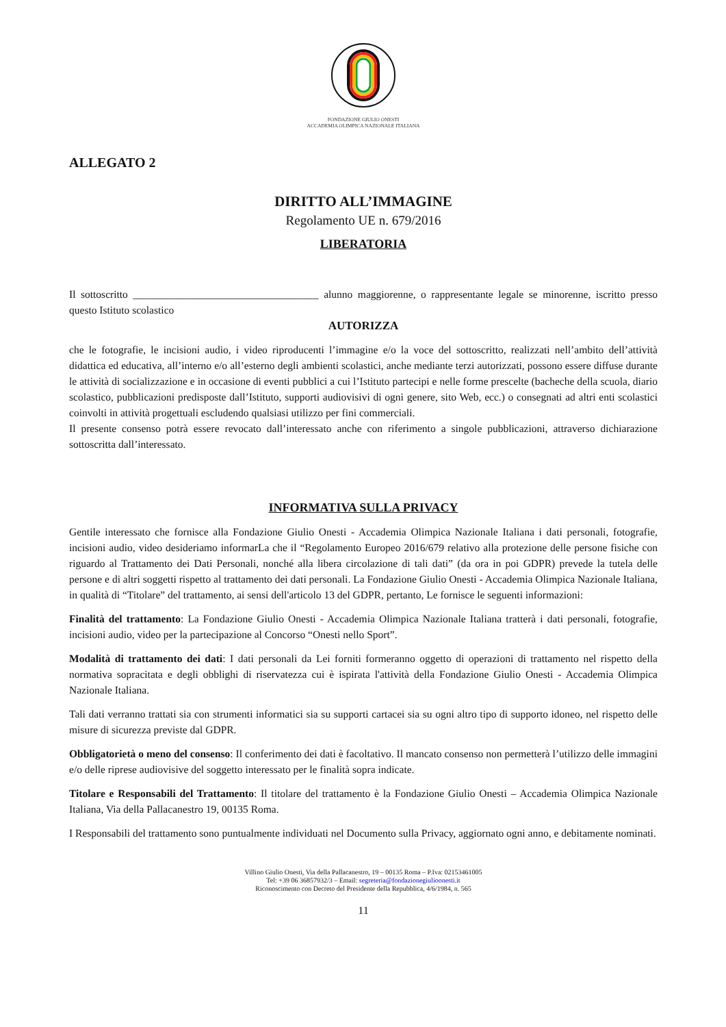FONDAZIONE GIULIO ONESTI
ACCADEMIA OLIMPICA NAZIONALE ITALIANA
ALLEGATO 2
DIRITTO ALL’IMMAGINE
Regolamento UE n. 679/2016
LIBERATORIA
Il sottoscritto ___________________________________ alunno maggiorenne, o rappresentante legale se minorenne, iscritto presso questo Istituto scolastico
AUTORIZZA
che le fotografie, le incisioni audio, i video riproducenti l’immagine e/o la voce del sottoscritto, realizzati nell’ambito dell’attività didattica ed educativa, all’interno e/o all’esterno degli ambienti scolastici, anche mediante terzi autorizzati, possono essere diffuse durante le attività di socializzazione e in occasione di eventi pubblici a cui l’Istituto partecipi e nelle forme prescelte (bacheche della scuola, diario scolastico, pubblicazioni predisposte dall’Istituto, supporti audiovisivi di ogni genere, sito Web, ecc.) o consegnati ad altri enti scolastici coinvolti in attività progettuali escludendo qualsiasi utilizzo per fini commerciali.
Il presente consenso potrà essere revocato dall’interessato anche con riferimento a singole pubblicazioni, attraverso dichiarazione sottoscritta dall’interessato.
INFORMATIVA SULLA PRIVACY
Gentile interessato che fornisce alla Fondazione Giulio Onesti - Accademia Olimpica Nazionale Italiana i dati personali, fotografie, incisioni audio, video desideriamo informarLa che il “Regolamento Europeo 2016/679 relativo alla protezione delle persone fisiche con riguardo al Trattamento dei Dati Personali, nonché alla libera circolazione di tali dati” (da ora in poi GDPR) prevede la tutela delle persone e di altri soggetti rispetto al trattamento dei dati personali. La Fondazione Giulio Onesti - Accademia Olimpica Nazionale Italiana, in qualità di “Titolare” del trattamento, ai sensi dell'articolo 13 del GDPR, pertanto, Le fornisce le seguenti informazioni:
Finalità del trattamento: La Fondazione Giulio Onesti - Accademia Olimpica Nazionale Italiana tratterà i dati personali, fotografie, incisioni audio, video per la partecipazione al Concorso “Onesti nello Sport”.
Modalità di trattamento dei dati: I dati personali da Lei forniti formeranno oggetto di operazioni di trattamento nel rispetto della normativa sopracitata e degli obblighi di riservatezza cui è ispirata l'attività della Fondazione Giulio Onesti - Accademia Olimpica Nazionale Italiana.
Tali dati verranno trattati sia con strumenti informatici sia su supporti cartacei sia su ogni altro tipo di supporto idoneo, nel rispetto delle misure di sicurezza previste dal GDPR.
Obbligatorietà o meno del consenso: Il conferimento dei dati è facoltativo. Il mancato consenso non permetterà l’utilizzo delle immagini e/o delle riprese audiovisive del soggetto interessato per le finalità sopra indicate.
Titolare e Responsabili del Trattamento: Il titolare del trattamento è la Fondazione Giulio Onesti – Accademia Olimpica Nazionale Italiana, Via della Pallacanestro 19, 00135 Roma.
I Responsabili del trattamento sono puntualmente individuati nel Documento sulla Privacy, aggiornato ogni anno, e debitamente nominati.
Villino Giulio Onesti, Via della Pallacanestro, 19 – 00135 Roma – P.Iva: 02153461005
Tel: +39 06 36857932/3 – Email: segreteria@fondazionegiulioonesti.it
Riconoscimento con Decreto del Presidente della Repubblica, 4/6/1984, n. 565
11